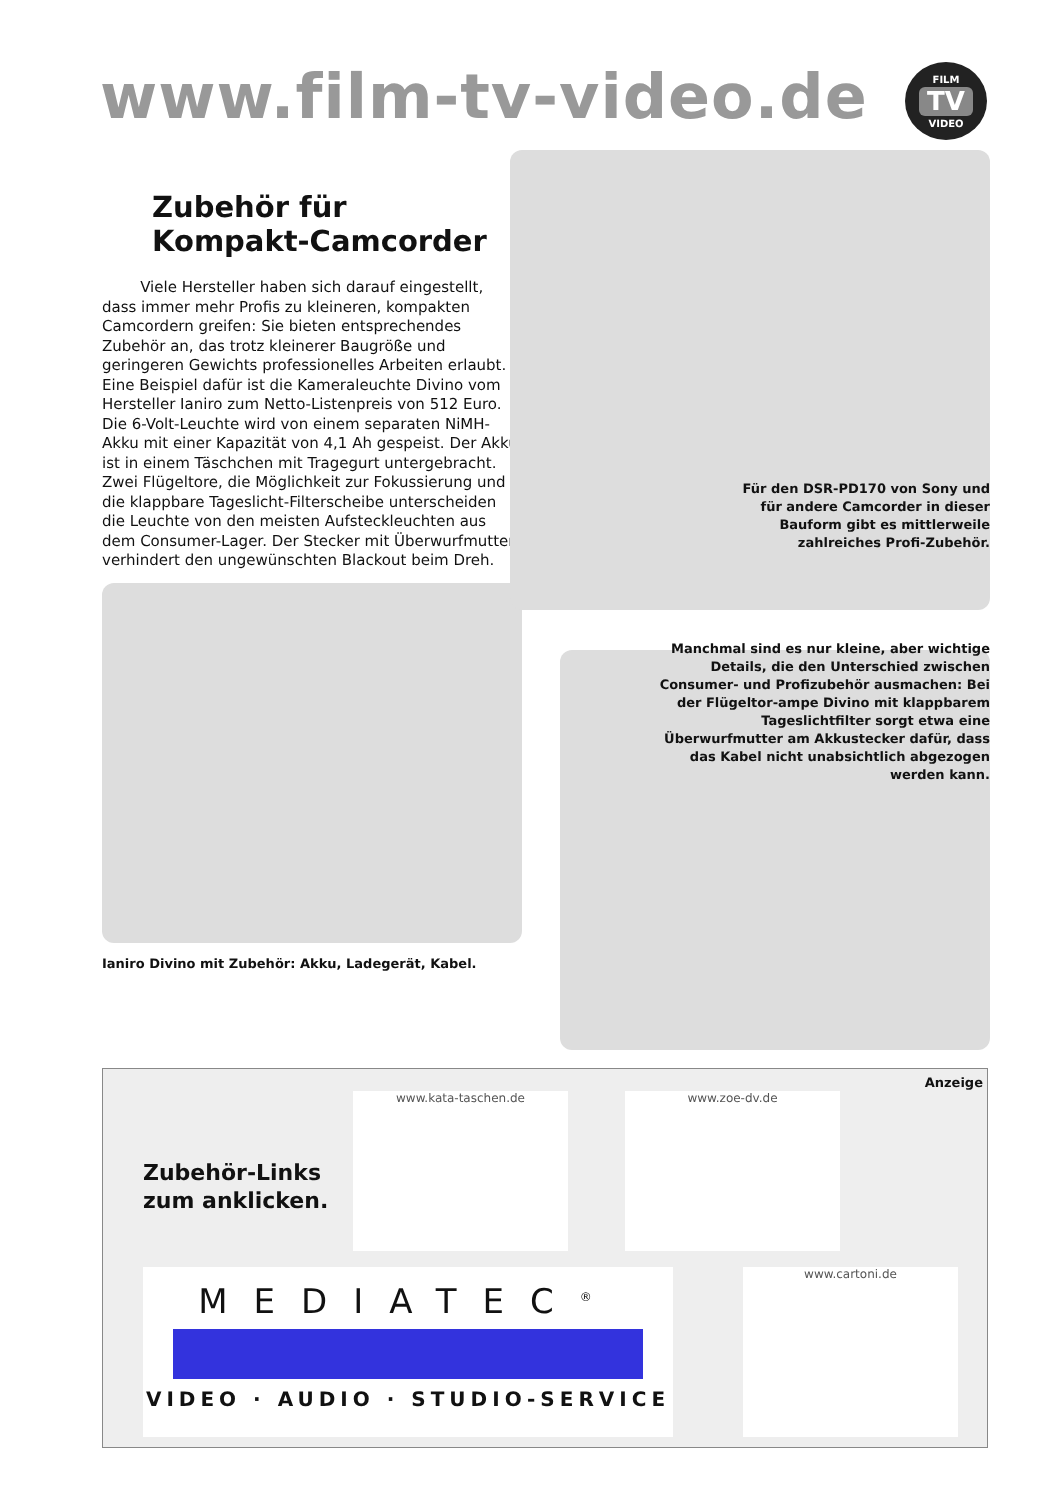www.film-tv-video.de FILM
TV
VIDEO
Zubehör für
Kompakt-Camcorder
Viele Hersteller haben sich darauf eingestellt, dass immer mehr Profis zu kleineren, kompakten Camcordern greifen: Sie bieten entsprechendes Zubehör an, das trotz kleinerer Baugröße und geringeren Gewichts professionelles Arbeiten erlaubt. Eine Beispiel dafür ist die Kameraleuchte Divino vom Hersteller Ianiro zum Netto-Listenpreis von 512 Euro. Die 6-Volt-Leuchte wird von einem separaten NiMH-Akku mit einer Kapazität von 4,1 Ah gespeist. Der Akku ist in einem Täschchen mit Tragegurt untergebracht. Zwei Flügeltore, die Möglichkeit zur Fokussierung und die klappbare Tageslicht-Filterscheibe unterscheiden die Leuchte von den meisten Aufsteckleuchten aus dem Consumer-Lager. Der Stecker mit Überwurfmutter verhindert den ungewünschten Blackout beim Dreh.
Ianiro Divino mit Zubehör: Akku, Ladegerät, Kabel.
Für den DSR-PD170 von Sony und für andere Camcorder in dieser Bauform gibt es mittlerweile zahlreiches Profi-Zubehör.
Manchmal sind es nur kleine, aber wichtige Details, die den Unterschied zwischen Consumer- und Profizubehör ausmachen: Bei der Flügeltor-ampe Divino mit klappbarem Tageslichtfilter sorgt etwa eine Überwurfmutter am Akkustecker dafür, dass das Kabel nicht unabsichtlich abgezogen werden kann.
Anzeige
Zubehör-Links
zum anklicken.
www.kata-taschen.de www.zoe-dv.de
MEDIATEC<sup>®</sup>
VIDEO · AUDIO · STUDIO-SERVICE
www.cartoni.de